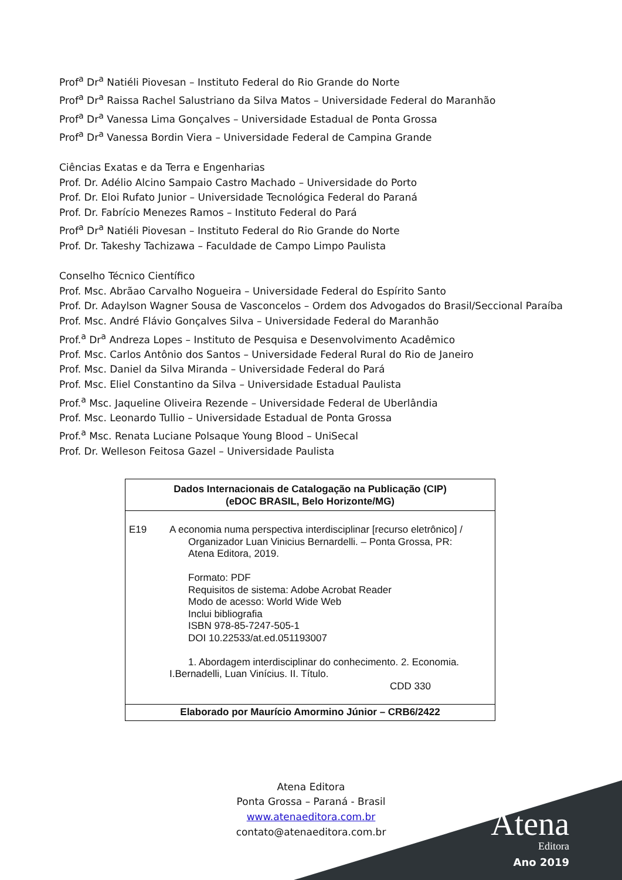Prof<sup>a</sup> Dr<sup>a</sup> Natiéli Piovesan – Instituto Federal do Rio Grande do Norte
Prof<sup>a</sup> Dr<sup>a</sup> Raissa Rachel Salustriano da Silva Matos – Universidade Federal do Maranhão
Prof<sup>a</sup> Dr<sup>a</sup> Vanessa Lima Gonçalves – Universidade Estadual de Ponta Grossa
Prof<sup>a</sup> Dr<sup>a</sup> Vanessa Bordin Viera – Universidade Federal de Campina Grande
Ciências Exatas e da Terra e Engenharias
Prof. Dr. Adélio Alcino Sampaio Castro Machado – Universidade do Porto
Prof. Dr. Eloi Rufato Junior – Universidade Tecnológica Federal do Paraná
Prof. Dr. Fabrício Menezes Ramos – Instituto Federal do Pará
Prof<sup>a</sup> Dr<sup>a</sup> Natiéli Piovesan – Instituto Federal do Rio Grande do Norte
Prof. Dr. Takeshy Tachizawa – Faculdade de Campo Limpo Paulista
Conselho Técnico Científico
Prof. Msc. Abrãao Carvalho Nogueira – Universidade Federal do Espírito Santo
Prof. Dr. Adaylson Wagner Sousa de Vasconcelos – Ordem dos Advogados do Brasil/Seccional Paraíba
Prof. Msc. André Flávio Gonçalves Silva – Universidade Federal do Maranhão
Prof.<sup>a</sup> Dr<sup>a</sup> Andreza Lopes – Instituto de Pesquisa e Desenvolvimento Acadêmico
Prof. Msc. Carlos Antônio dos Santos – Universidade Federal Rural do Rio de Janeiro
Prof. Msc. Daniel da Silva Miranda – Universidade Federal do Pará
Prof. Msc. Eliel Constantino da Silva – Universidade Estadual Paulista
Prof.<sup>a</sup> Msc. Jaqueline Oliveira Rezende – Universidade Federal de Uberlândia
Prof. Msc. Leonardo Tullio – Universidade Estadual de Ponta Grossa
Prof.<sup>a</sup> Msc. Renata Luciane Polsaque Young Blood – UniSecal
Prof. Dr. Welleson Feitosa Gazel – Universidade Paulista
Dados Internacionais de Catalogação na Publicação (CIP)
(eDOC BRASIL, Belo Horizonte/MG)
E19 A economia numa perspectiva interdisciplinar [recurso eletrônico] /
Organizador Luan Vinicius Bernardelli. – Ponta Grossa, PR:
Atena Editora, 2019.
Formato: PDF
Requisitos de sistema: Adobe Acrobat Reader
Modo de acesso: World Wide Web
Inclui bibliografia
ISBN 978-85-7247-505-1
DOI 10.22533/at.ed.051193007
1. Abordagem interdisciplinar do conhecimento. 2. Economia.
I.Bernadelli, Luan Vinícius. II. Título.
CDD 330
Elaborado por Maurício Amormino Júnior – CRB6/2422
Atena Editora
Ponta Grossa – Paraná - Brasil
www.atenaeditora.com.br
contato@atenaeditora.com.br
Atena
Editora
Ano 2019